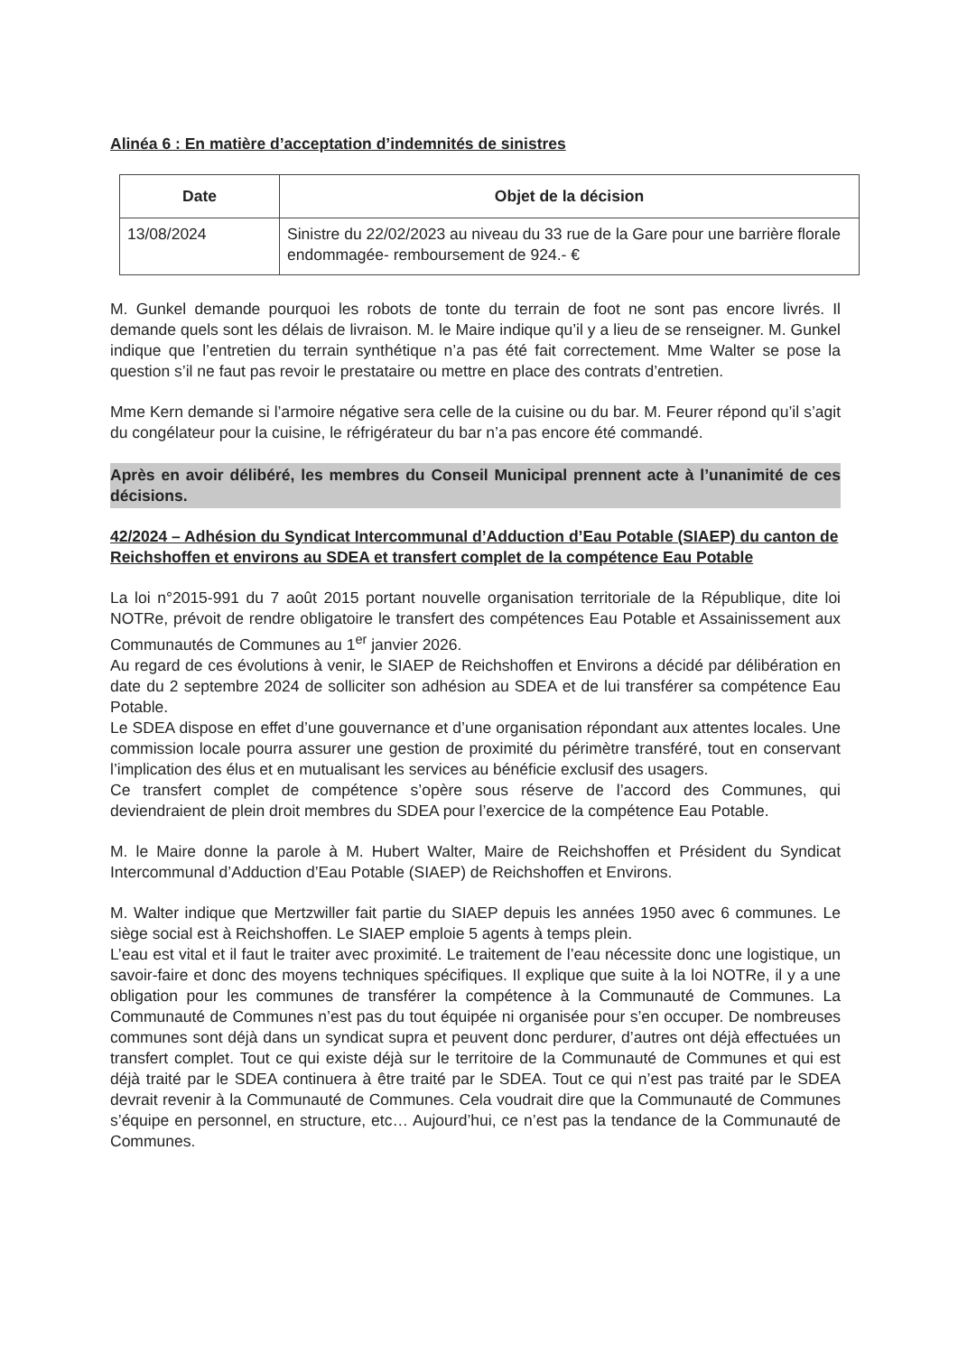Alinéa 6 : En matière d’acceptation d’indemnités de sinistres
| Date | Objet de la décision |
| --- | --- |
| 13/08/2024 | Sinistre du 22/02/2023 au niveau du 33 rue de la Gare pour une barrière florale endommagée- remboursement de 924.- € |
M. Gunkel demande pourquoi les robots de tonte du terrain de foot ne sont pas encore livrés. Il demande quels sont les délais de livraison. M. le Maire indique qu’il y a lieu de se renseigner. M. Gunkel indique que l’entretien du terrain synthétique n’a pas été fait correctement. Mme Walter se pose la question s’il ne faut pas revoir le prestataire ou mettre en place des contrats d’entretien.
Mme Kern demande si l’armoire négative sera celle de la cuisine ou du bar. M. Feurer répond qu’il s’agit du congélateur pour la cuisine, le réfrigérateur du bar n’a pas encore été commandé.
Après en avoir délibéré, les membres du Conseil Municipal prennent acte à l’unanimité de ces décisions.
42/2024 – Adhésion du Syndicat Intercommunal d’Adduction d’Eau Potable (SIAEP) du canton de Reichshoffen et environs au SDEA et transfert complet de la compétence Eau Potable
La loi n°2015-991 du 7 août 2015 portant nouvelle organisation territoriale de la République, dite loi NOTRe, prévoit de rendre obligatoire le transfert des compétences Eau Potable et Assainissement aux Communautés de Communes au 1<sup>er</sup> janvier 2026.
Au regard de ces évolutions à venir, le SIAEP de Reichshoffen et Environs a décidé par délibération en date du 2 septembre 2024 de solliciter son adhésion au SDEA et de lui transférer sa compétence Eau Potable.
Le SDEA dispose en effet d’une gouvernance et d’une organisation répondant aux attentes locales. Une commission locale pourra assurer une gestion de proximité du périmètre transféré, tout en conservant l’implication des élus et en mutualisant les services au bénéficie exclusif des usagers.
Ce transfert complet de compétence s’opère sous réserve de l’accord des Communes, qui deviendraient de plein droit membres du SDEA pour l’exercice de la compétence Eau Potable.
M. le Maire donne la parole à M. Hubert Walter, Maire de Reichshoffen et Président du Syndicat Intercommunal d’Adduction d’Eau Potable (SIAEP) de Reichshoffen et Environs.
M. Walter indique que Mertzwiller fait partie du SIAEP depuis les années 1950 avec 6 communes. Le siège social est à Reichshoffen. Le SIAEP emploie 5 agents à temps plein.
L’eau est vital et il faut le traiter avec proximité. Le traitement de l’eau nécessite donc une logistique, un savoir-faire et donc des moyens techniques spécifiques. Il explique que suite à la loi NOTRe, il y a une obligation pour les communes de transférer la compétence à la Communauté de Communes. La Communauté de Communes n’est pas du tout équipée ni organisée pour s’en occuper. De nombreuses communes sont déjà dans un syndicat supra et peuvent donc perdurer, d’autres ont déjà effectuées un transfert complet. Tout ce qui existe déjà sur le territoire de la Communauté de Communes et qui est déjà traité par le SDEA continuera à être traité par le SDEA. Tout ce qui n’est pas traité par le SDEA devrait revenir à la Communauté de Communes. Cela voudrait dire que la Communauté de Communes s’équipe en personnel, en structure, etc… Aujourd’hui, ce n’est pas la tendance de la Communauté de Communes.